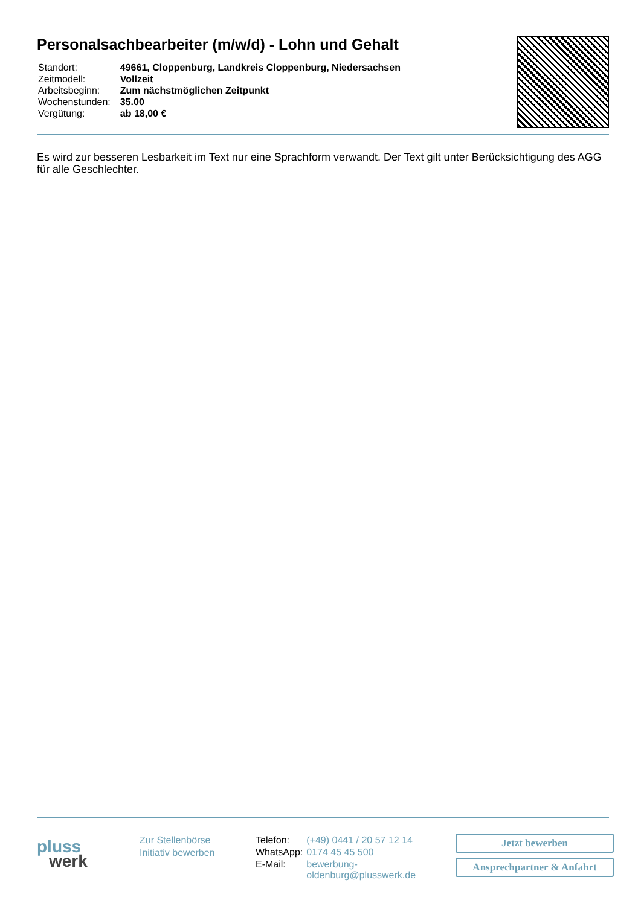Personalsachbearbeiter (m/w/d) - Lohn und Gehalt
| Standort: | 49661, Cloppenburg, Landkreis Cloppenburg, Niedersachsen |
| Zeitmodell: | Vollzeit |
| Arbeitsbeginn: | Zum nächstmöglichen Zeitpunkt |
| Wochenstunden: | 35.00 |
| Vergütung: | ab 18,00 € |
Es wird zur besseren Lesbarkeit im Text nur eine Sprachform verwandt. Der Text gilt unter Berücksichtigung des AGG für alle Geschlechter.
pluss
werk
Zur Stellenbörse
Initiativ bewerben
| Telefon: | (+49) 0441 / 20 57 12 14 |
| WhatsApp: | 0174 45 45 500 |
| E-Mail: | bewerbung-oldenburg@plusswerk.de |
Jetzt bewerben
Ansprechpartner & Anfahrt